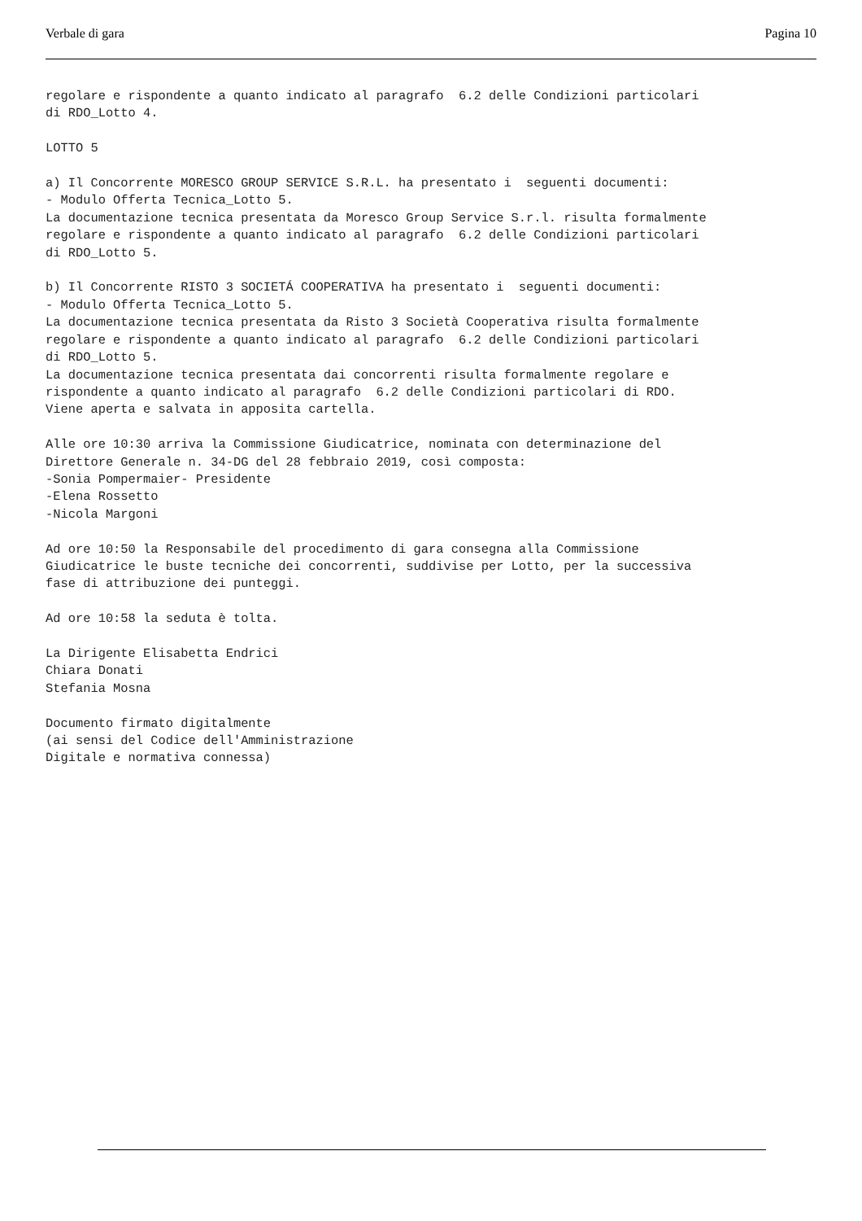Verbale di gara Pagina 10
regolare e rispondente a quanto indicato al paragrafo 6.2 delle Condizioni particolari di RDO_Lotto 4. LOTTO 5 a) Il Concorrente MORESCO GROUP SERVICE S.R.L. ha presentato i seguenti documenti: - Modulo Offerta Tecnica_Lotto 5. La documentazione tecnica presentata da Moresco Group Service S.r.l. risulta formalmente regolare e rispondente a quanto indicato al paragrafo 6.2 delle Condizioni particolari di RDO_Lotto 5. b) Il Concorrente RISTO 3 SOCIETÁ COOPERATIVA ha presentato i seguenti documenti: - Modulo Offerta Tecnica_Lotto 5. La documentazione tecnica presentata da Risto 3 Società Cooperativa risulta formalmente regolare e rispondente a quanto indicato al paragrafo 6.2 delle Condizioni particolari di RDO_Lotto 5. La documentazione tecnica presentata dai concorrenti risulta formalmente regolare e rispondente a quanto indicato al paragrafo 6.2 delle Condizioni particolari di RDO. Viene aperta e salvata in apposita cartella. Alle ore 10:30 arriva la Commissione Giudicatrice, nominata con determinazione del Direttore Generale n. 34-DG del 28 febbraio 2019, così composta: -Sonia Pompermaier- Presidente -Elena Rossetto -Nicola Margoni Ad ore 10:50 la Responsabile del procedimento di gara consegna alla Commissione Giudicatrice le buste tecniche dei concorrenti, suddivise per Lotto, per la successiva fase di attribuzione dei punteggi. Ad ore 10:58 la seduta è tolta. La Dirigente Elisabetta Endrici Chiara Donati Stefania Mosna Documento firmato digitalmente (ai sensi del Codice dell'Amministrazione Digitale e normativa connessa)